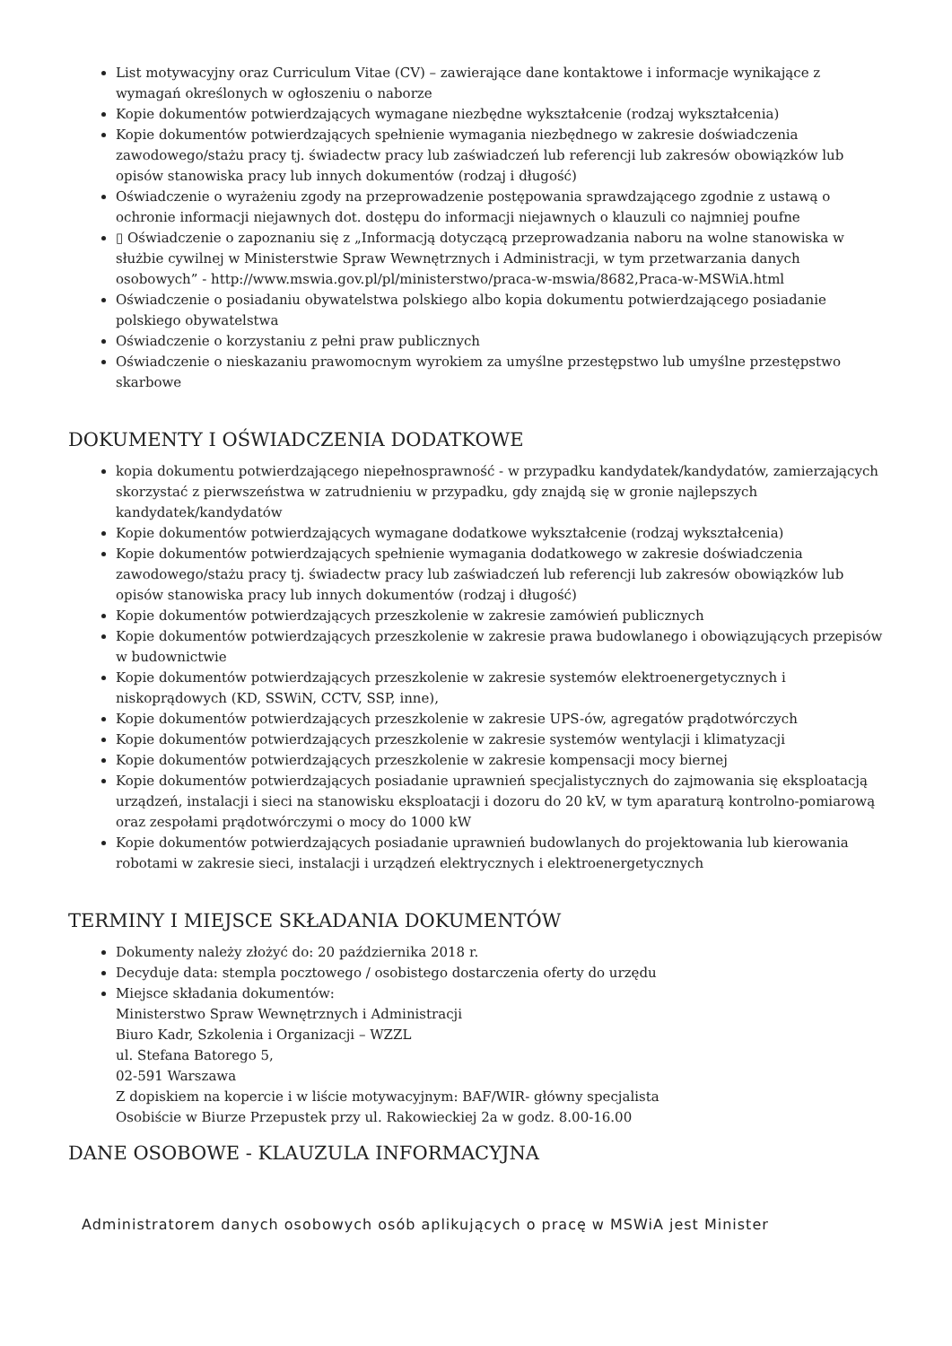List motywacyjny oraz Curriculum Vitae (CV) – zawierające dane kontaktowe i informacje wynikające z wymagań określonych w ogłoszeniu o naborze
Kopie dokumentów potwierdzających wymagane niezbędne wykształcenie (rodzaj wykształcenia)
Kopie dokumentów potwierdzających spełnienie wymagania niezbędnego w zakresie doświadczenia zawodowego/stażu pracy tj. świadectw pracy lub zaświadczeń lub referencji lub zakresów obowiązków lub opisów stanowiska pracy lub innych dokumentów (rodzaj i długość)
Oświadczenie o wyrażeniu zgody na przeprowadzenie postępowania sprawdzającego zgodnie z ustawą o ochronie informacji niejawnych dot. dostępu do informacji niejawnych o klauzuli co najmniej poufne
▯ Oświadczenie o zapoznaniu się z „Informacją dotyczącą przeprowadzania naboru na wolne stanowiska w służbie cywilnej w Ministerstwie Spraw Wewnętrznych i Administracji, w tym przetwarzania danych osobowych” - http://www.mswia.gov.pl/pl/ministerstwo/praca-w-mswia/8682,Praca-w-MSWiA.html
Oświadczenie o posiadaniu obywatelstwa polskiego albo kopia dokumentu potwierdzającego posiadanie polskiego obywatelstwa
Oświadczenie o korzystaniu z pełni praw publicznych
Oświadczenie o nieskazaniu prawomocnym wyrokiem za umyślne przestępstwo lub umyślne przestępstwo skarbowe
DOKUMENTY I OŚWIADCZENIA DODATKOWE
kopia dokumentu potwierdzającego niepełnosprawność - w przypadku kandydatek/kandydatów, zamierzających skorzystać z pierwszeństwa w zatrudnieniu w przypadku, gdy znajdą się w gronie najlepszych kandydatek/kandydatów
Kopie dokumentów potwierdzających wymagane dodatkowe wykształcenie (rodzaj wykształcenia)
Kopie dokumentów potwierdzających spełnienie wymagania dodatkowego w zakresie doświadczenia zawodowego/stażu pracy tj. świadectw pracy lub zaświadczeń lub referencji lub zakresów obowiązków lub opisów stanowiska pracy lub innych dokumentów (rodzaj i długość)
Kopie dokumentów potwierdzających przeszkolenie w zakresie zamówień publicznych
Kopie dokumentów potwierdzających przeszkolenie w zakresie prawa budowlanego i obowiązujących przepisów w budownictwie
Kopie dokumentów potwierdzających przeszkolenie w zakresie systemów elektroenergetycznych i niskoprądowych (KD, SSWiN, CCTV, SSP, inne),
Kopie dokumentów potwierdzających przeszkolenie w zakresie UPS-ów, agregatów prądotwórczych
Kopie dokumentów potwierdzających przeszkolenie w zakresie systemów wentylacji i klimatyzacji
Kopie dokumentów potwierdzających przeszkolenie w zakresie kompensacji mocy biernej
Kopie dokumentów potwierdzających posiadanie uprawnień specjalistycznych do zajmowania się eksploatacją urządzeń, instalacji i sieci na stanowisku eksploatacji i dozoru do 20 kV, w tym aparaturą kontrolno-pomiarową oraz zespołami prądotwórczymi o mocy do 1000 kW
Kopie dokumentów potwierdzających posiadanie uprawnień budowlanych do projektowania lub kierowania robotami w zakresie sieci, instalacji i urządzeń elektrycznych i elektroenergetycznych
TERMINY I MIEJSCE SKŁADANIA DOKUMENTÓW
Dokumenty należy złożyć do: 20 października 2018 r.
Decyduje data: stempla pocztowego / osobistego dostarczenia oferty do urzędu
Miejsce składania dokumentów:
Ministerstwo Spraw Wewnętrznych i Administracji
Biuro Kadr, Szkolenia i Organizacji – WZZL
ul. Stefana Batorego 5,
02-591 Warszawa
Z dopiskiem na kopercie i w liście motywacyjnym: BAF/WIR- główny specjalista
Osobiście w Biurze Przepustek przy ul. Rakowieckiej 2a w godz. 8.00-16.00
DANE OSOBOWE - KLAUZULA INFORMACYJNA
Administratorem danych osobowych osób aplikujących o pracę w MSWiA jest Minister